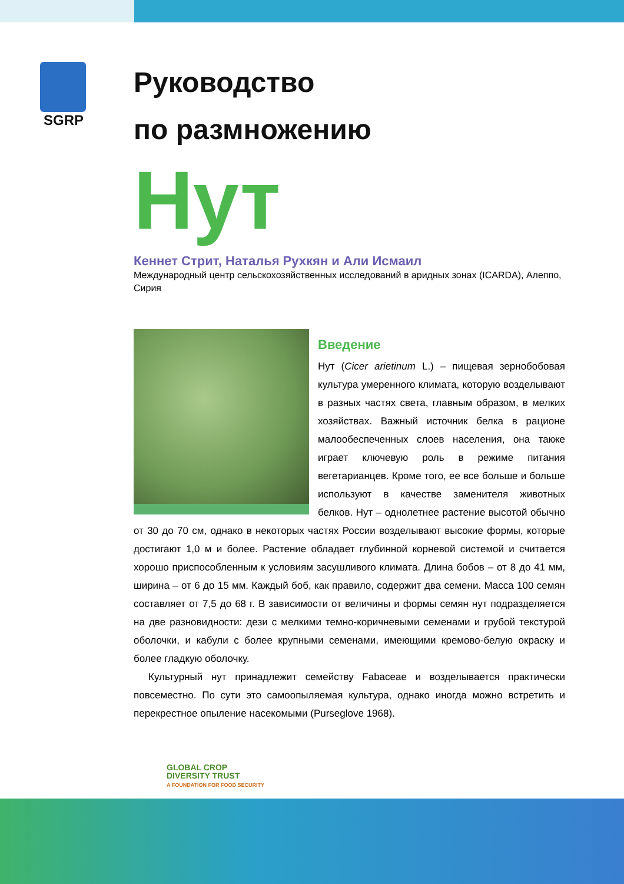SGRP
Руководство
по размножению
Нут
Кеннет Стрит, Наталья Рухкян и Али Исмаил
Международный центр сельскохозяйственных исследований в аридных зонах (ICARDA), Алеппо, Сирия
Введение
Нут (Cicer arietinum L.) – пищевая зернобобовая культура умеренного климата, которую возделывают в разных частях света, главным образом, в мелких хозяйствах. Важный источник белка в рационе малообеспеченных слоев населения, она также играет ключевую роль в режиме питания вегетарианцев. Кроме того, ее все больше и больше используют в качестве заменителя животных белков. Нут – однолетнее растение высотой обычно от 30 до 70 см, однако в некоторых частях России возделывают высокие формы, которые достигают 1,0 м и более. Растение обладает глубинной корневой системой и считается хорошо приспособленным к условиям засушливого климата. Длина бобов – от 8 до 41 мм, ширина – от 6 до 15 мм. Каждый боб, как правило, содержит два семени. Масса 100 семян составляет от 7,5 до 68 г. В зависимости от величины и формы семян нут подразделяется на две разновидности: дези с мелкими темно-коричневыми семенами и грубой текстурой оболочки, и кабули с более крупными семенами, имеющими кремово-белую окраску и более гладкую оболочку.
Культурный нут принадлежит семейству Fabaceae и возделывается практически повсеместно. По сути это самоопыляемая культура, однако иногда можно встретить и перекрестное опыление насекомыми (Purseglove 1968).
GLOBAL CROP
DIVERSITY TRUST
A FOUNDATION FOR FOOD SECURITY